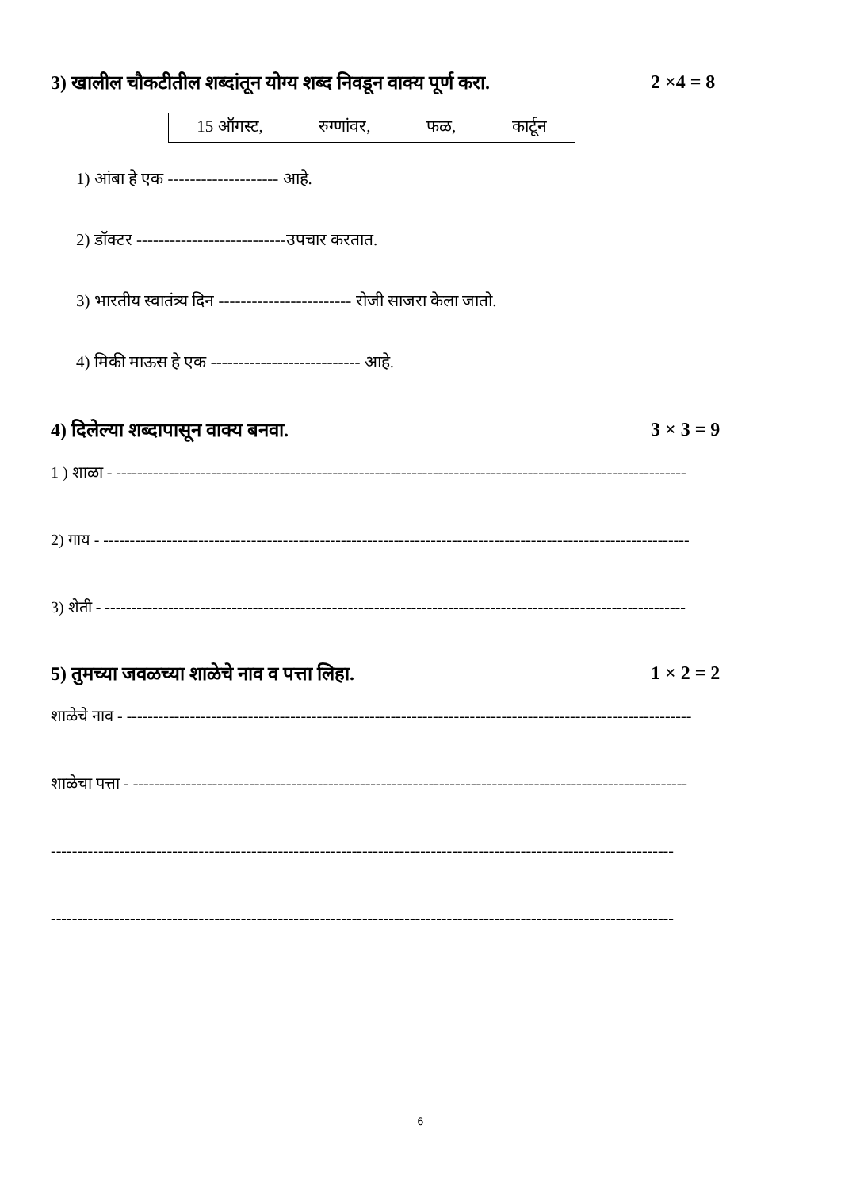3) खालील चौकटीतील शब्दांतून योग्य शब्द निवडून वाक्य पूर्ण करा. 2 ×4 = 8
15 ऑगस्ट, रुग्णांवर, फळ, कार्टून
1) आंबा हे एक -------------------- आहे.
2) डॉक्टर ---------------------------उपचार करतात.
3) भारतीय स्वातंत्र्य दिन ------------------------ रोजी साजरा केला जातो.
4) मिकी माऊस हे एक --------------------------- आहे.
4) दिलेल्या शब्दापासून वाक्य बनवा. 3 × 3 = 9
1 ) शाळा - ------------------------------------------------------------------------------------------------------------
2) गाय - ---------------------------------------------------------------------------------------------------------------
3) शेती - --------------------------------------------------------------------------------------------------------------
5) तुमच्या जवळच्या शाळेचे नाव व पत्ता लिहा. 1 × 2 = 2
शाळेचे नाव - -----------------------------------------------------------------------------------------------------------
शाळेचा पत्ता - ---------------------------------------------------------------------------------------------------------
----------------------------------------------------------------------------------------------------------------------
----------------------------------------------------------------------------------------------------------------------
6